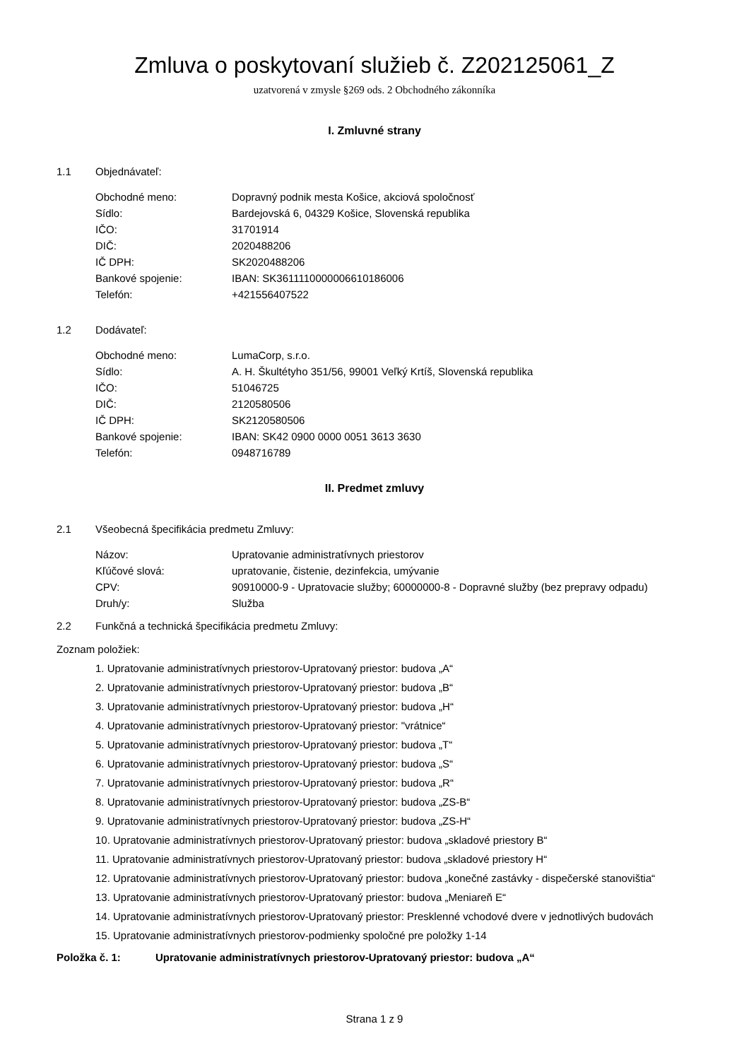Zmluva o poskytovaní služieb č. Z202125061_Z
uzatvorená v zmysle §269 ods. 2 Obchodného zákonníka
I. Zmluvné strany
1.1 Objednávateľ:
| Obchodné meno: | Dopravný podnik mesta Košice, akciová spoločnosť |
| Sídlo: | Bardejovská 6, 04329 Košice, Slovenská republika |
| IČO: | 31701914 |
| DIČ: | 2020488206 |
| IČ DPH: | SK2020488206 |
| Bankové spojenie: | IBAN: SK3611110000006610186006 |
| Telefón: | +421556407522 |
1.2 Dodávateľ:
| Obchodné meno: | LumaCorp, s.r.o. |
| Sídlo: | A. H. Škultétyho 351/56, 99001 Veľký Krtíš, Slovenská republika |
| IČO: | 51046725 |
| DIČ: | 2120580506 |
| IČ DPH: | SK2120580506 |
| Bankové spojenie: | IBAN: SK42 0900 0000 0051 3613 3630 |
| Telefón: | 0948716789 |
II. Predmet zmluvy
2.1 Všeobecná špecifikácia predmetu Zmluvy:
| Názov: | Upratovanie administratívnych priestorov |
| Kľúčové slová: | upratovanie, čistenie, dezinfekcia, umývanie |
| CPV: | 90910000-9 - Upratovacie služby; 60000000-8 - Dopravné služby (bez prepravy odpadu) |
| Druh/y: | Služba |
2.2 Funkčná a technická špecifikácia predmetu Zmluvy:
Zoznam položiek:
1. Upratovanie administratívnych priestorov-Upratovaný priestor: budova „A“
2. Upratovanie administratívnych priestorov-Upratovaný priestor: budova „B“
3. Upratovanie administratívnych priestorov-Upratovaný priestor: budova „H“
4. Upratovanie administratívnych priestorov-Upratovaný priestor: "vrátnice“
5. Upratovanie administratívnych priestorov-Upratovaný priestor: budova „T“
6. Upratovanie administratívnych priestorov-Upratovaný priestor: budova „S“
7. Upratovanie administratívnych priestorov-Upratovaný priestor: budova „R“
8. Upratovanie administratívnych priestorov-Upratovaný priestor: budova „ZS-B“
9. Upratovanie administratívnych priestorov-Upratovaný priestor: budova „ZS-H“
10. Upratovanie administratívnych priestorov-Upratovaný priestor: budova „skladové priestory B“
11. Upratovanie administratívnych priestorov-Upratovaný priestor: budova „skladové priestory H“
12. Upratovanie administratívnych priestorov-Upratovaný priestor: budova „konečné zastávky - dispečerské stanovištia“
13. Upratovanie administratívnych priestorov-Upratovaný priestor: budova „Meniareň E“
14. Upratovanie administratívnych priestorov-Upratovaný priestor: Presklenné vchodové dvere v jednotlivých budovách
15. Upratovanie administratívnych priestorov-podmienky spoločné pre položky 1-14
Položka č. 1: Upratovanie administratívnych priestorov-Upratovaný priestor: budova „A“
Strana 1 z 9